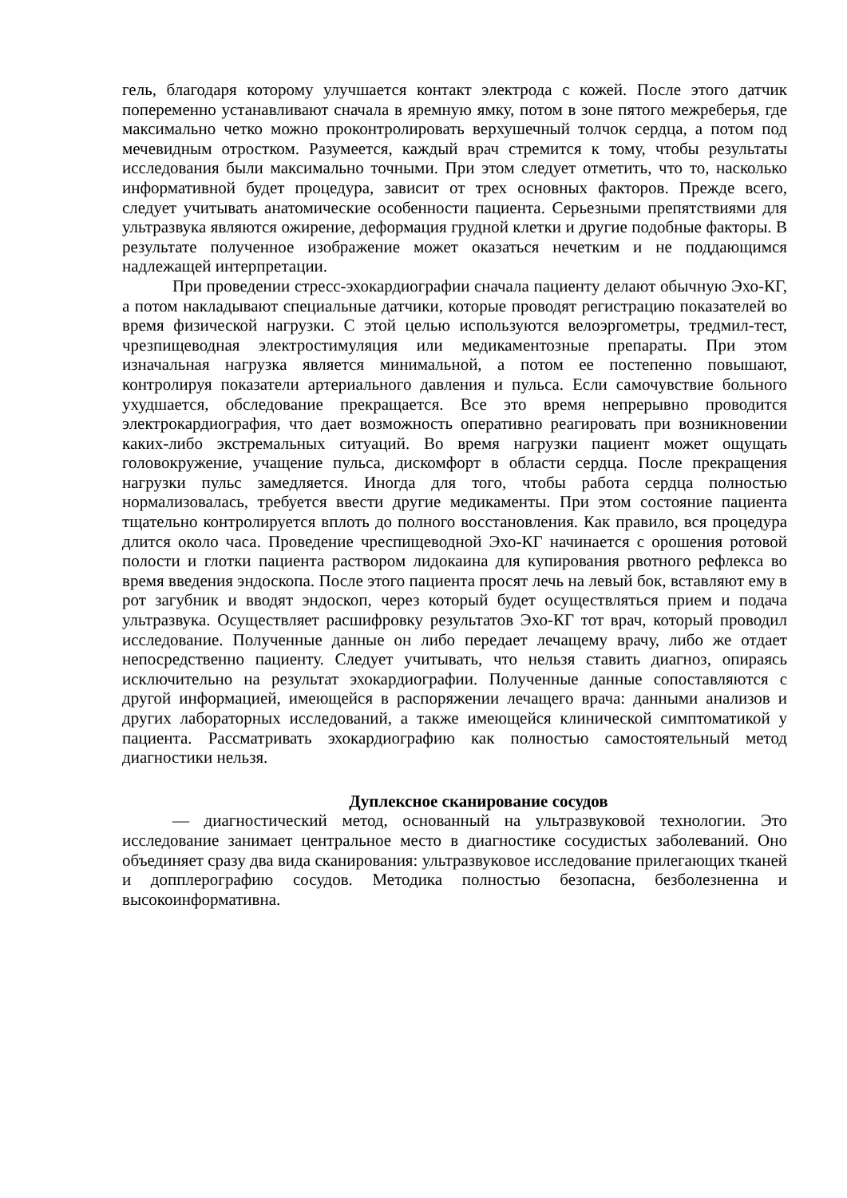гель, благодаря которому улучшается контакт электрода с кожей. После этого датчик попеременно устанавливают сначала в яремную ямку, потом в зоне пятого межреберья, где максимально четко можно проконтролировать верхушечный толчок сердца, а потом под мечевидным отростком. Разумеется, каждый врач стремится к тому, чтобы результаты исследования были максимально точными. При этом следует отметить, что то, насколько информативной будет процедура, зависит от трех основных факторов. Прежде всего, следует учитывать анатомические особенности пациента. Серьезными препятствиями для ультразвука являются ожирение, деформация грудной клетки и другие подобные факторы. В результате полученное изображение может оказаться нечетким и не поддающимся надлежащей интерпретации.
При проведении стресс-эхокардиографии сначала пациенту делают обычную Эхо-КГ, а потом накладывают специальные датчики, которые проводят регистрацию показателей во время физической нагрузки. С этой целью используются велоэргометры, тредмил-тест, чрезпищеводная электростимуляция или медикаментозные препараты. При этом изначальная нагрузка является минимальной, а потом ее постепенно повышают, контролируя показатели артериального давления и пульса. Если самочувствие больного ухудшается, обследование прекращается. Все это время непрерывно проводится электрокардиография, что дает возможность оперативно реагировать при возникновении каких-либо экстремальных ситуаций. Во время нагрузки пациент может ощущать головокружение, учащение пульса, дискомфорт в области сердца. После прекращения нагрузки пульс замедляется. Иногда для того, чтобы работа сердца полностью нормализовалась, требуется ввести другие медикаменты. При этом состояние пациента тщательно контролируется вплоть до полного восстановления. Как правило, вся процедура длится около часа. Проведение чреспищеводной Эхо-КГ начинается с орошения ротовой полости и глотки пациента раствором лидокаина для купирования рвотного рефлекса во время введения эндоскопа. После этого пациента просят лечь на левый бок, вставляют ему в рот загубник и вводят эндоскоп, через который будет осуществляться прием и подача ультразвука. Осуществляет расшифровку результатов Эхо-КГ тот врач, который проводил исследование. Полученные данные он либо передает лечащему врачу, либо же отдает непосредственно пациенту. Следует учитывать, что нельзя ставить диагноз, опираясь исключительно на результат эхокардиографии. Полученные данные сопоставляются с другой информацией, имеющейся в распоряжении лечащего врача: данными анализов и других лабораторных исследований, а также имеющейся клинической симптоматикой у пациента. Рассматривать эхокардиографию как полностью самостоятельный метод диагностики нельзя.
Дуплексное сканирование сосудов
— диагностический метод, основанный на ультразвуковой технологии. Это исследование занимает центральное место в диагностике сосудистых заболеваний. Оно объединяет сразу два вида сканирования: ультразвуковое исследование прилегающих тканей и допплерографию сосудов. Методика полностью безопасна, безболезненна и высокоинформативна.